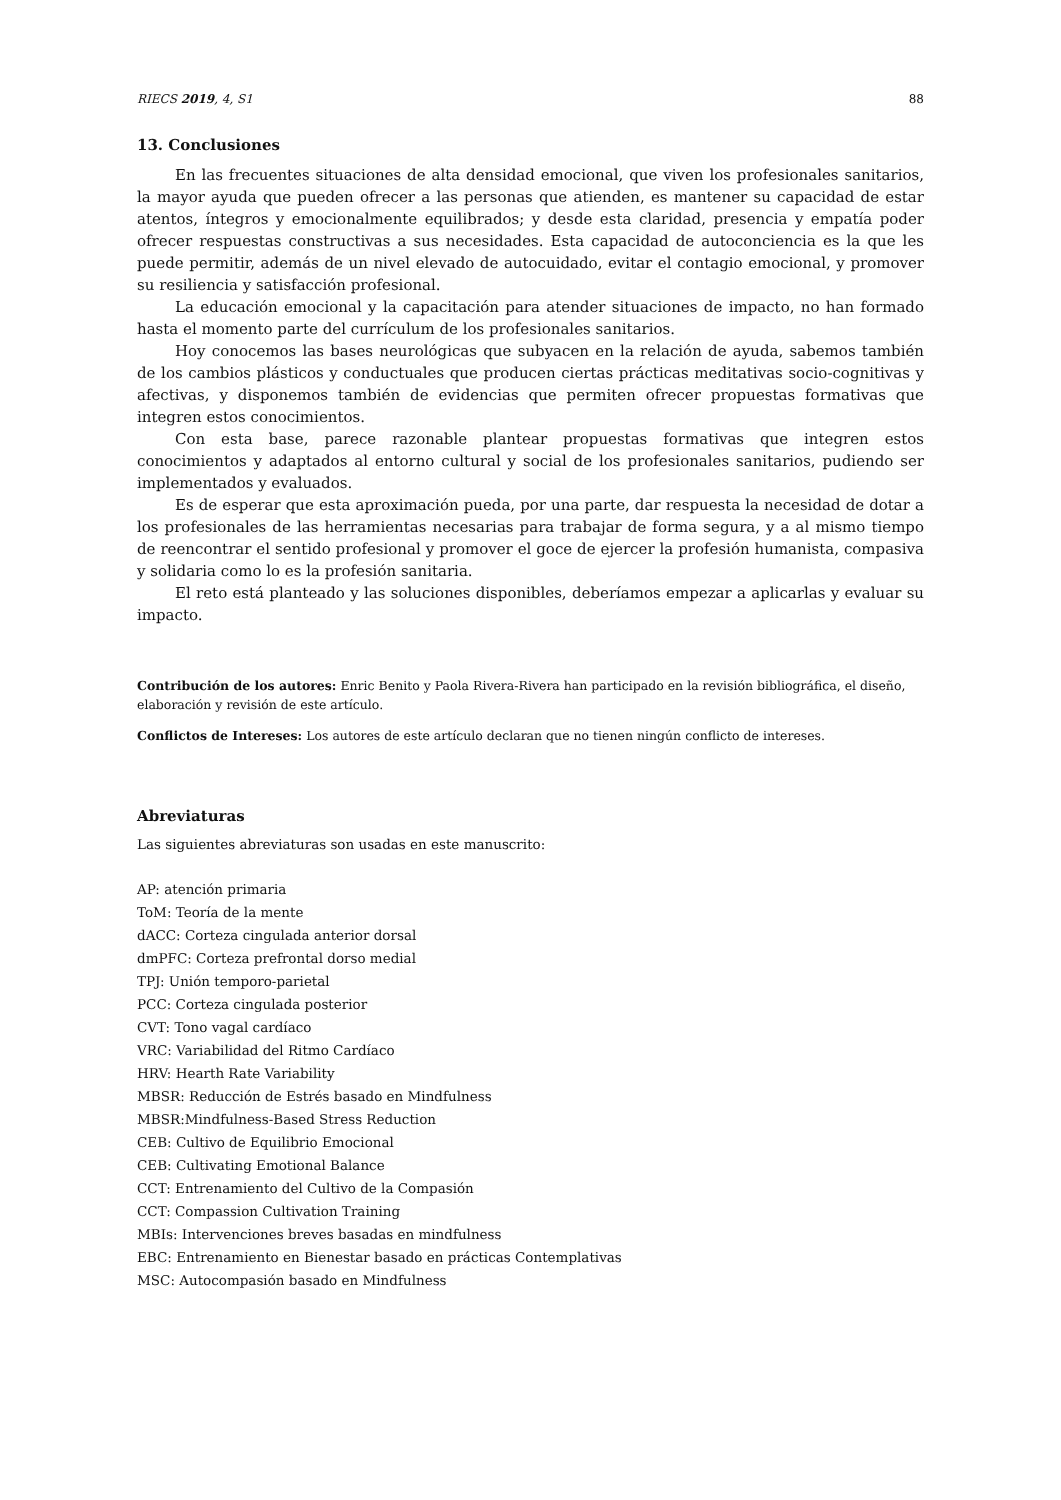RIECS 2019, 4, S1 88
13. Conclusiones
En las frecuentes situaciones de alta densidad emocional, que viven los profesionales sanitarios, la mayor ayuda que pueden ofrecer a las personas que atienden, es mantener su capacidad de estar atentos, íntegros y emocionalmente equilibrados; y desde esta claridad, presencia y empatía poder ofrecer respuestas constructivas a sus necesidades. Esta capacidad de autoconciencia es la que les puede permitir, además de un nivel elevado de autocuidado, evitar el contagio emocional, y promover su resiliencia y satisfacción profesional.
La educación emocional y la capacitación para atender situaciones de impacto, no han formado hasta el momento parte del currículum de los profesionales sanitarios.
Hoy conocemos las bases neurológicas que subyacen en la relación de ayuda, sabemos también de los cambios plásticos y conductuales que producen ciertas prácticas meditativas socio-cognitivas y afectivas, y disponemos también de evidencias que permiten ofrecer propuestas formativas que integren estos conocimientos.
Con esta base, parece razonable plantear propuestas formativas que integren estos conocimientos y adaptados al entorno cultural y social de los profesionales sanitarios, pudiendo ser implementados y evaluados.
Es de esperar que esta aproximación pueda, por una parte, dar respuesta la necesidad de dotar a los profesionales de las herramientas necesarias para trabajar de forma segura, y a al mismo tiempo de reencontrar el sentido profesional y promover el goce de ejercer la profesión humanista, compasiva y solidaria como lo es la profesión sanitaria.
El reto está planteado y las soluciones disponibles, deberíamos empezar a aplicarlas y evaluar su impacto.
Contribución de los autores: Enric Benito y Paola Rivera-Rivera han participado en la revisión bibliográfica, el diseño, elaboración y revisión de este artículo.
Conflictos de Intereses: Los autores de este artículo declaran que no tienen ningún conflicto de intereses.
Abreviaturas
Las siguientes abreviaturas son usadas en este manuscrito:
AP: atención primaria
ToM: Teoría de la mente
dACC: Corteza cingulada anterior dorsal
dmPFC: Corteza prefrontal dorso medial
TPJ: Unión temporo-parietal
PCC: Corteza cingulada posterior
CVT: Tono vagal cardíaco
VRC: Variabilidad del Ritmo Cardíaco
HRV: Hearth Rate Variability
MBSR: Reducción de Estrés basado en Mindfulness
MBSR:Mindfulness-Based Stress Reduction
CEB: Cultivo de Equilibrio Emocional
CEB: Cultivating Emotional Balance
CCT: Entrenamiento del Cultivo de la Compasión
CCT: Compassion Cultivation Training
MBIs: Intervenciones breves basadas en mindfulness
EBC: Entrenamiento en Bienestar basado en prácticas Contemplativas
MSC: Autocompasión basado en Mindfulness